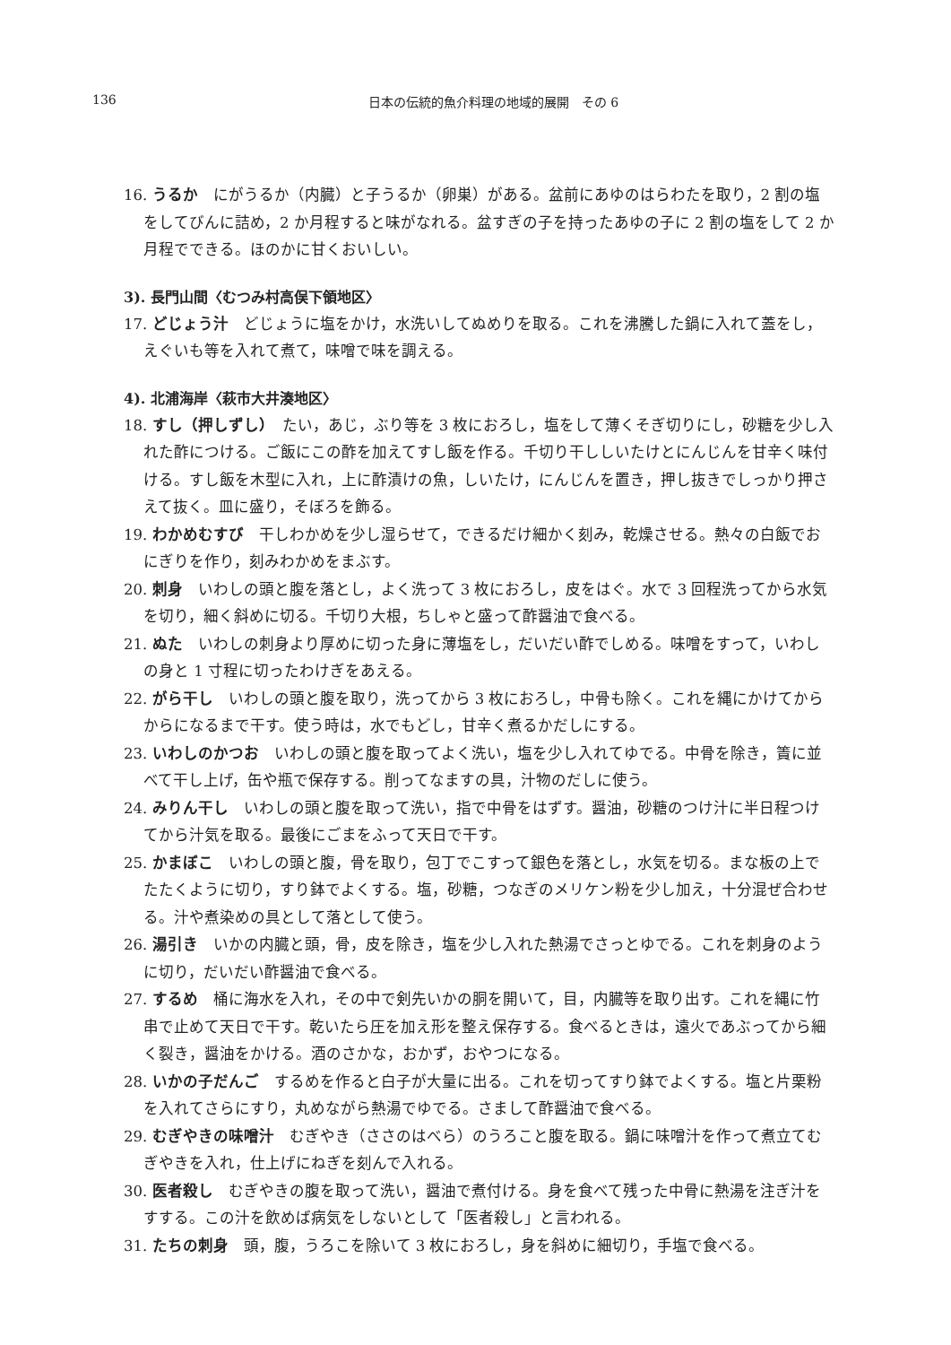136
日本の伝統的魚介料理の地域的展開　その 6
16. うるか　にがうるか（内臓）と子うるか（卵巣）がある。盆前にあゆのはらわたを取り，2 割の塩をしてびんに詰め，2 か月程すると味がなれる。盆すぎの子を持ったあゆの子に 2 割の塩をして 2 か月程でできる。ほのかに甘くおいしい。
3). 長門山間〈むつみ村高俣下領地区〉
17. どじょう汁　どじょうに塩をかけ，水洗いしてぬめりを取る。これを沸騰した鍋に入れて蓋をし，えぐいも等を入れて煮て，味噌で味を調える。
4). 北浦海岸〈萩市大井湊地区〉
18. すし（押しずし）　たい，あじ，ぶり等を 3 枚におろし，塩をして薄くそぎ切りにし，砂糖を少し入れた酢につける。ご飯にこの酢を加えてすし飯を作る。千切り干ししいたけとにんじんを甘辛く味付ける。すし飯を木型に入れ，上に酢漬けの魚，しいたけ，にんじんを置き，押し抜きでしっかり押さえて抜く。皿に盛り，そぼろを飾る。
19. わかめむすび　干しわかめを少し湿らせて，できるだけ細かく刻み，乾燥させる。熱々の白飯でおにぎりを作り，刻みわかめをまぶす。
20. 刺身　いわしの頭と腹を落とし，よく洗って 3 枚におろし，皮をはぐ。水で 3 回程洗ってから水気を切り，細く斜めに切る。千切り大根，ちしゃと盛って酢醤油で食べる。
21. ぬた　いわしの刺身より厚めに切った身に薄塩をし，だいだい酢でしめる。味噌をすって，いわしの身と 1 寸程に切ったわけぎをあえる。
22. がら干し　いわしの頭と腹を取り，洗ってから 3 枚におろし，中骨も除く。これを縄にかけてからからになるまで干す。使う時は，水でもどし，甘辛く煮るかだしにする。
23. いわしのかつお　いわしの頭と腹を取ってよく洗い，塩を少し入れてゆでる。中骨を除き，簀に並べて干し上げ，缶や瓶で保存する。削ってなますの具，汁物のだしに使う。
24. みりん干し　いわしの頭と腹を取って洗い，指で中骨をはずす。醤油，砂糖のつけ汁に半日程つけてから汁気を取る。最後にごまをふって天日で干す。
25. かまぼこ　いわしの頭と腹，骨を取り，包丁でこすって銀色を落とし，水気を切る。まな板の上でたたくように切り，すり鉢でよくする。塩，砂糖，つなぎのメリケン粉を少し加え，十分混ぜ合わせる。汁や煮染めの具として落として使う。
26. 湯引き　いかの内臓と頭，骨，皮を除き，塩を少し入れた熱湯でさっとゆでる。これを刺身のように切り，だいだい酢醤油で食べる。
27. するめ　桶に海水を入れ，その中で剣先いかの胴を開いて，目，内臓等を取り出す。これを縄に竹串で止めて天日で干す。乾いたら圧を加え形を整え保存する。食べるときは，遠火であぶってから細く裂き，醤油をかける。酒のさかな，おかず，おやつになる。
28. いかの子だんご　するめを作ると白子が大量に出る。これを切ってすり鉢でよくする。塩と片栗粉を入れてさらにすり，丸めながら熱湯でゆでる。さまして酢醤油で食べる。
29. むぎやきの味噌汁　むぎやき（ささのはべら）のうろこと腹を取る。鍋に味噌汁を作って煮立てむぎやきを入れ，仕上げにねぎを刻んで入れる。
30. 医者殺し　むぎやきの腹を取って洗い，醤油で煮付ける。身を食べて残った中骨に熱湯を注ぎ汁をすする。この汁を飲めば病気をしないとして「医者殺し」と言われる。
31. たちの刺身　頭，腹，うろこを除いて 3 枚におろし，身を斜めに細切り，手塩で食べる。